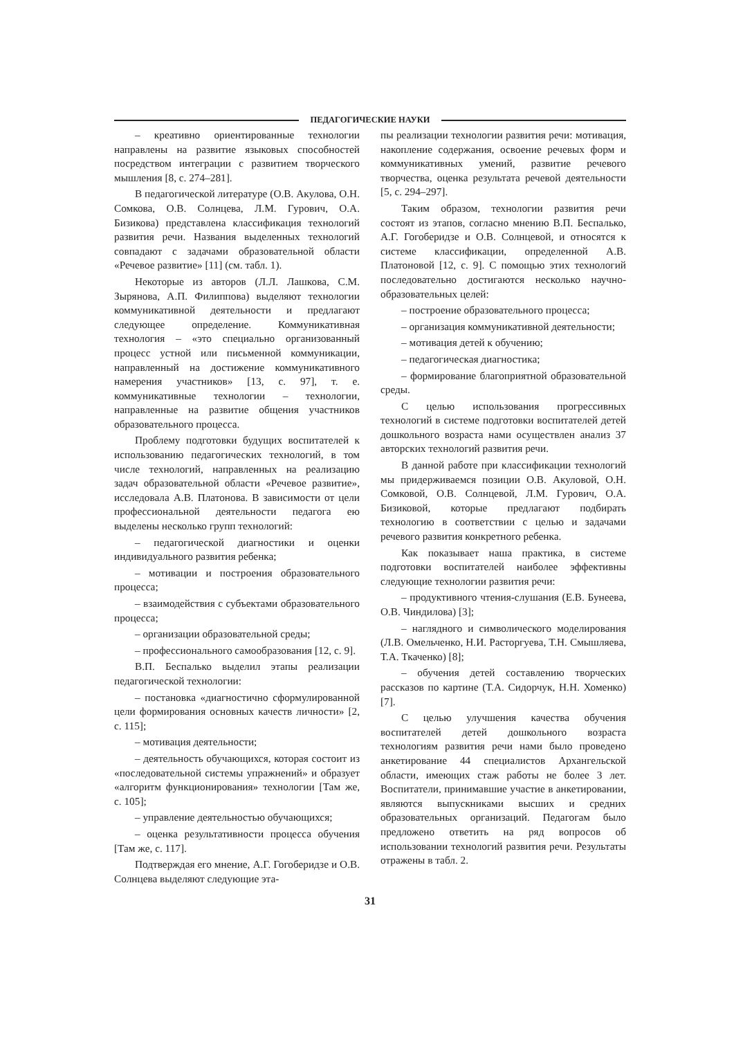ПЕДАГОГИЧЕСКИЕ НАУКИ
– креативно ориентированные технологии направлены на развитие языковых способностей посредством интеграции с развитием творческого мышления [8, с. 274–281].
В педагогической литературе (О.В. Акулова, О.Н. Сомкова, О.В. Солнцева, Л.М. Гурович, О.А. Бизикова) представлена классификация технологий развития речи. Названия выделенных технологий совпадают с задачами образовательной области «Речевое развитие» [11] (см. табл. 1).
Некоторые из авторов (Л.Л. Лашкова, С.М. Зырянова, А.П. Филиппова) выделяют технологии коммуникативной деятельности и предлагают следующее определение. Коммуникативная технология – «это специально организованный процесс устной или письменной коммуникации, направленный на достижение коммуникативного намерения участников» [13, с. 97], т. е. коммуникативные технологии – технологии, направленные на развитие общения участников образовательного процесса.
Проблему подготовки будущих воспитателей к использованию педагогических технологий, в том числе технологий, направленных на реализацию задач образовательной области «Речевое развитие», исследовала А.В. Платонова. В зависимости от цели профессиональной деятельности педагога ею выделены несколько групп технологий:
– педагогической диагностики и оценки индивидуального развития ребенка;
– мотивации и построения образовательного процесса;
– взаимодействия с субъектами образовательного процесса;
– организации образовательной среды;
– профессионального самообразования [12, с. 9].
В.П. Беспалько выделил этапы реализации педагогической технологии:
– постановка «диагностично сформулированной цели формирования основных качеств личности» [2, с. 115];
– мотивация деятельности;
– деятельность обучающихся, которая состоит из «последовательной системы упражнений» и образует «алгоритм функционирования» технологии [Там же, с. 105];
– управление деятельностью обучающихся;
– оценка результативности процесса обучения [Там же, с. 117].
Подтверждая его мнение, А.Г. Гогоберидзе и О.В. Солнцева выделяют следующие эта-
пы реализации технологии развития речи: мотивация, накопление содержания, освоение речевых форм и коммуникативных умений, развитие речевого творчества, оценка результата речевой деятельности [5, с. 294–297].
Таким образом, технологии развития речи состоят из этапов, согласно мнению В.П. Беспалько, А.Г. Гогоберидзе и О.В. Солнцевой, и относятся к системе классификации, определенной А.В. Платоновой [12, с. 9]. С помощью этих технологий последовательно достигаются несколько научно-образовательных целей:
– построение образовательного процесса;
– организация коммуникативной деятельности;
– мотивация детей к обучению;
– педагогическая диагностика;
– формирование благоприятной образовательной среды.
С целью использования прогрессивных технологий в системе подготовки воспитателей детей дошкольного возраста нами осуществлен анализ 37 авторских технологий развития речи.
В данной работе при классификации технологий мы придерживаемся позиции О.В. Акуловой, О.Н. Сомковой, О.В. Солнцевой, Л.М. Гурович, О.А. Бизиковой, которые предлагают подбирать технологию в соответствии с целью и задачами речевого развития конкретного ребенка.
Как показывает наша практика, в системе подготовки воспитателей наиболее эффективны следующие технологии развития речи:
– продуктивного чтения-слушания (Е.В. Бунеева, О.В. Чиндилова) [3];
– наглядного и символического моделирования (Л.В. Омельченко, Н.И. Расторгуева, Т.Н. Смышляева, Т.А. Ткаченко) [8];
– обучения детей составлению творческих рассказов по картине (Т.А. Сидорчук, Н.Н. Хоменко) [7].
С целью улучшения качества обучения воспитателей детей дошкольного возраста технологиям развития речи нами было проведено анкетирование 44 специалистов Архангельской области, имеющих стаж работы не более 3 лет. Воспитатели, принимавшие участие в анкетировании, являются выпускниками высших и средних образовательных организаций. Педагогам было предложено ответить на ряд вопросов об использовании технологий развития речи. Результаты отражены в табл. 2.
31